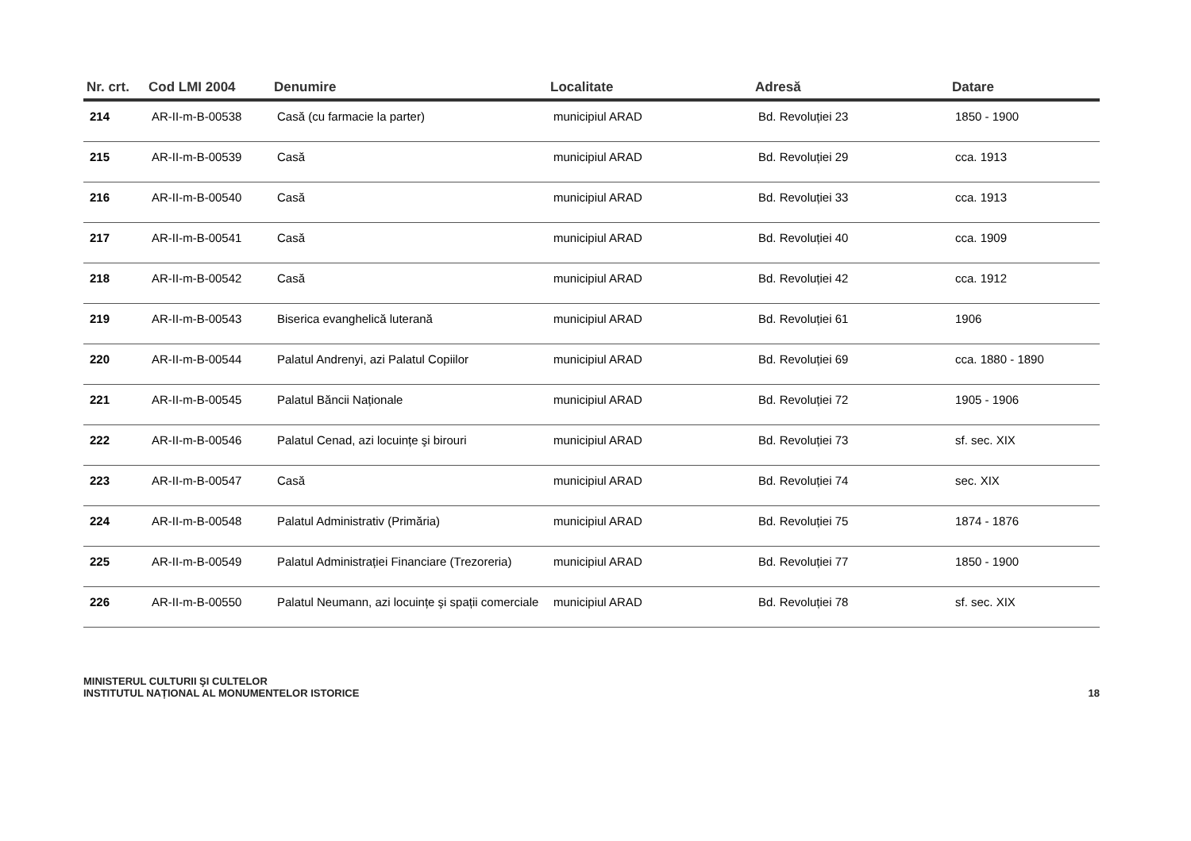| Nr. crt. | Cod LMI 2004 | Denumire | Localitate | Adresă | Datare |
| --- | --- | --- | --- | --- | --- |
| 214 | AR-II-m-B-00538 | Casă (cu farmacie la parter) | municipiul ARAD | Bd. Revoluției 23 | 1850 - 1900 |
| 215 | AR-II-m-B-00539 | Casă | municipiul ARAD | Bd. Revoluției 29 | cca. 1913 |
| 216 | AR-II-m-B-00540 | Casă | municipiul ARAD | Bd. Revoluției 33 | cca. 1913 |
| 217 | AR-II-m-B-00541 | Casă | municipiul ARAD | Bd. Revoluției 40 | cca. 1909 |
| 218 | AR-II-m-B-00542 | Casă | municipiul ARAD | Bd. Revoluției 42 | cca. 1912 |
| 219 | AR-II-m-B-00543 | Biserica evanghelică luterană | municipiul ARAD | Bd. Revoluției 61 | 1906 |
| 220 | AR-II-m-B-00544 | Palatul Andrenyi, azi Palatul Copiilor | municipiul ARAD | Bd. Revoluției 69 | cca. 1880 - 1890 |
| 221 | AR-II-m-B-00545 | Palatul Băncii Naționale | municipiul ARAD | Bd. Revoluției 72 | 1905 - 1906 |
| 222 | AR-II-m-B-00546 | Palatul Cenad, azi locuințe şi birouri | municipiul ARAD | Bd. Revoluției 73 | sf. sec. XIX |
| 223 | AR-II-m-B-00547 | Casă | municipiul ARAD | Bd. Revoluției 74 | sec. XIX |
| 224 | AR-II-m-B-00548 | Palatul Administrativ (Primăria) | municipiul ARAD | Bd. Revoluției 75 | 1874 - 1876 |
| 225 | AR-II-m-B-00549 | Palatul Administrației Financiare (Trezoreria) | municipiul ARAD | Bd. Revoluției 77 | 1850 - 1900 |
| 226 | AR-II-m-B-00550 | Palatul Neumann, azi locuințe şi spații comerciale | municipiul ARAD | Bd. Revoluției 78 | sf. sec. XIX |
MINISTERUL CULTURII ŞI CULTELOR
INSTITUTUL NAȚIONAL AL MONUMENTELOR ISTORICE
18